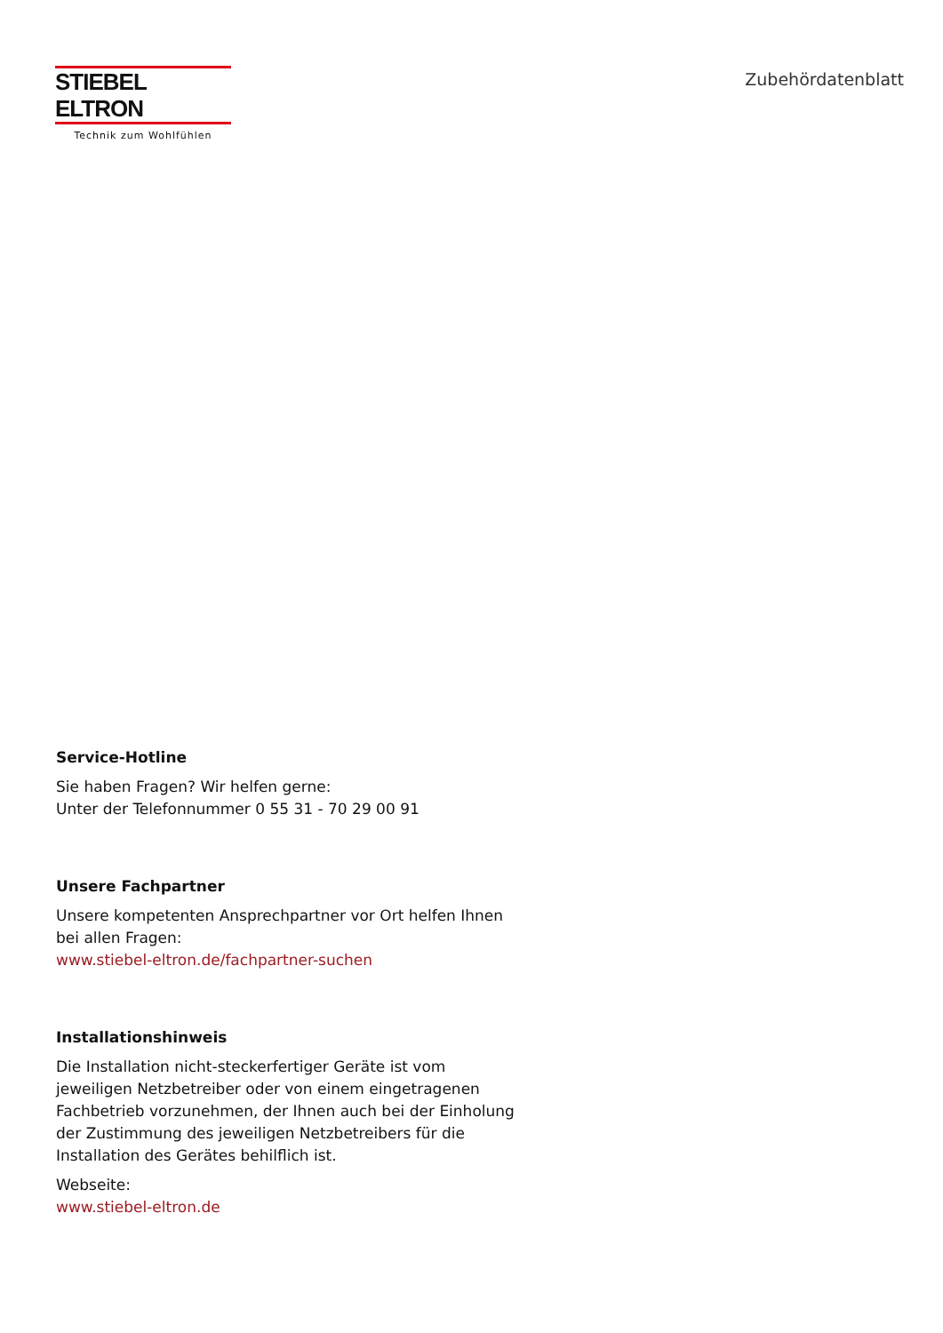STIEBEL ELTRON
Technik zum Wohlfühlen
Zubehördatenblatt
Service-Hotline
Sie haben Fragen? Wir helfen gerne:
Unter der Telefonnummer 0 55 31 - 70 29 00 91
Unsere Fachpartner
Unsere kompetenten Ansprechpartner vor Ort helfen Ihnen bei allen Fragen:
www.stiebel-eltron.de/fachpartner-suchen
Installationshinweis
Die Installation nicht-steckerfertiger Geräte ist vom jeweiligen Netzbetreiber oder von einem eingetragenen Fachbetrieb vorzunehmen, der Ihnen auch bei der Einholung der Zustimmung des jeweiligen Netzbetreibers für die Installation des Gerätes behilflich ist.
Webseite:
www.stiebel-eltron.de